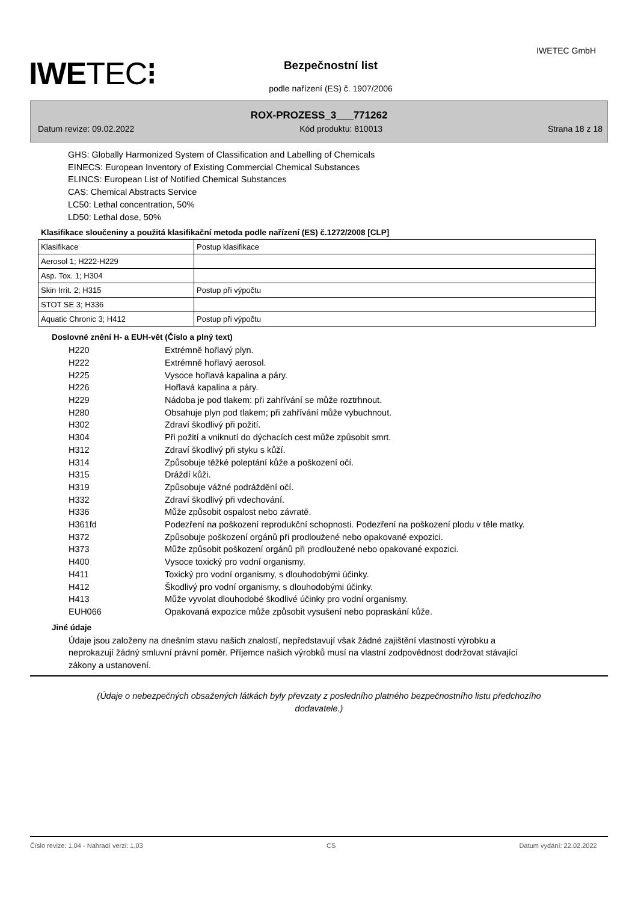IWETEC GmbH
IWETEC⁝ Bezpečnostní list
podle nařízení (ES) č. 1907/2006
ROX-PROZESS_3___771262
Datum revize: 09.02.2022 Kód produktu: 810013 Strana 18 z 18
GHS: Globally Harmonized System of Classification and Labelling of Chemicals
EINECS: European Inventory of Existing Commercial Chemical Substances
ELINCS: European List of Notified Chemical Substances
CAS: Chemical Abstracts Service
LC50: Lethal concentration, 50%
LD50: Lethal dose, 50%
Klasifikace sloučeniny a použitá klasifikační metoda podle nařízení (ES) č.1272/2008 [CLP]
| Klasifikace | Postup klasifikace |
| Aerosol 1; H222-H229 | |
| Asp. Tox. 1; H304 | |
| Skin Irrit. 2; H315 | Postup při výpočtu |
| STOT SE 3; H336 | |
| Aquatic Chronic 3; H412 | Postup při výpočtu |
Doslovné znění H- a EUH-vět (Číslo a plný text)
H220 Extrémně hořlavý plyn. H222 Extrémně hořlavý aerosol. H225 Vysoce hořlavá kapalina a páry. H226 Hořlavá kapalina a páry. H229 Nádoba je pod tlakem: při zahřívání se může roztrhnout. H280 Obsahuje plyn pod tlakem; při zahřívání může vybuchnout. H302 Zdraví škodlivý při požití. H304 Při požití a vniknutí do dýchacích cest může způsobit smrt. H312 Zdraví škodlivý při styku s kůží. H314 Způsobuje těžké poleptání kůže a poškození očí. H315 Dráždí kůži. H319 Způsobuje vážné podráždění očí. H332 Zdraví škodlivý při vdechování. H336 Může způsobit ospalost nebo závratě. H361fd Podezření na poškození reprodukční schopnosti. Podezření na poškození plodu v těle matky. H372 Způsobuje poškození orgánů při prodloužené nebo opakované expozici. H373 Může způsobit poškození orgánů při prodloužené nebo opakované expozici. H400 Vysoce toxický pro vodní organismy. H411 Toxický pro vodní organismy, s dlouhodobými účinky. H412 Škodlivý pro vodní organismy, s dlouhodobými účinky. H413 Může vyvolat dlouhodobé škodlivé účinky pro vodní organismy. EUH066 Opakovaná expozice může způsobit vysušení nebo popraskání kůže.
Jiné údaje
Údaje jsou založeny na dnešním stavu našich znalostí, nepředstavují však žádné zajištění vlastností výrobku a neprokazují žádný smluvní právní poměr. Příjemce našich výrobků musí na vlastní zodpovědnost dodržovat stávající zákony a ustanovení.
(Údaje o nebezpečných obsažených látkách byly převzaty z posledního platného bezpečnostního listu předchozího dodavatele.)
Číslo revize: 1,04 - Nahradí verzi: 1,03 CS Datum vydání: 22.02.2022